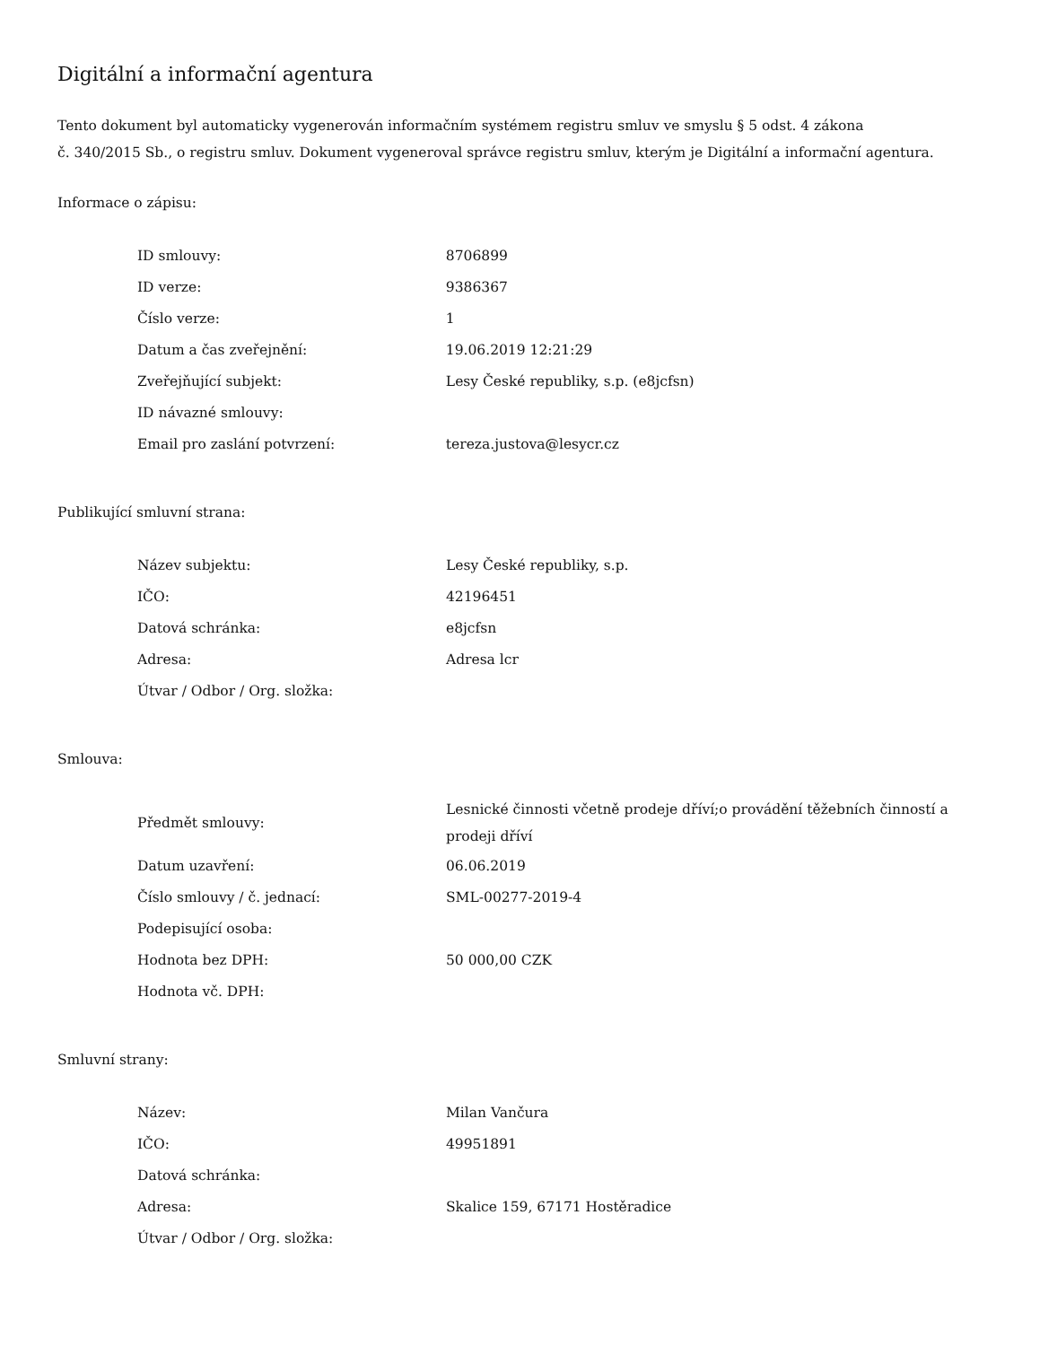Digitální a informační agentura
Tento dokument byl automaticky vygenerován informačním systémem registru smluv ve smyslu § 5 odst. 4 zákona
č. 340/2015 Sb., o registru smluv. Dokument vygeneroval správce registru smluv, kterým je Digitální a informační agentura.
Informace o zápisu:
| ID smlouvy: | 8706899 |
| ID verze: | 9386367 |
| Číslo verze: | 1 |
| Datum a čas zveřejnění: | 19.06.2019 12:21:29 |
| Zveřejňující subjekt: | Lesy České republiky, s.p. (e8jcfsn) |
| ID návazné smlouvy: | |
| Email pro zaslání potvrzení: | tereza.justova@lesycr.cz |
Publikující smluvní strana:
| Název subjektu: | Lesy České republiky, s.p. |
| IČO: | 42196451 |
| Datová schránka: | e8jcfsn |
| Adresa: | Adresa lcr |
| Útvar / Odbor / Org. složka: | |
Smlouva:
| Předmět smlouvy: | Lesnické činnosti včetně prodeje dříví;o provádění těžebních činností a prodeji dříví |
| Datum uzavření: | 06.06.2019 |
| Číslo smlouvy / č. jednací: | SML-00277-2019-4 |
| Podepisující osoba: | |
| Hodnota bez DPH: | 50 000,00 CZK |
| Hodnota vč. DPH: | |
Smluvní strany:
| Název: | Milan Vančura |
| IČO: | 49951891 |
| Datová schránka: | |
| Adresa: | Skalice 159, 67171 Hostěradice |
| Útvar / Odbor / Org. složka: | |